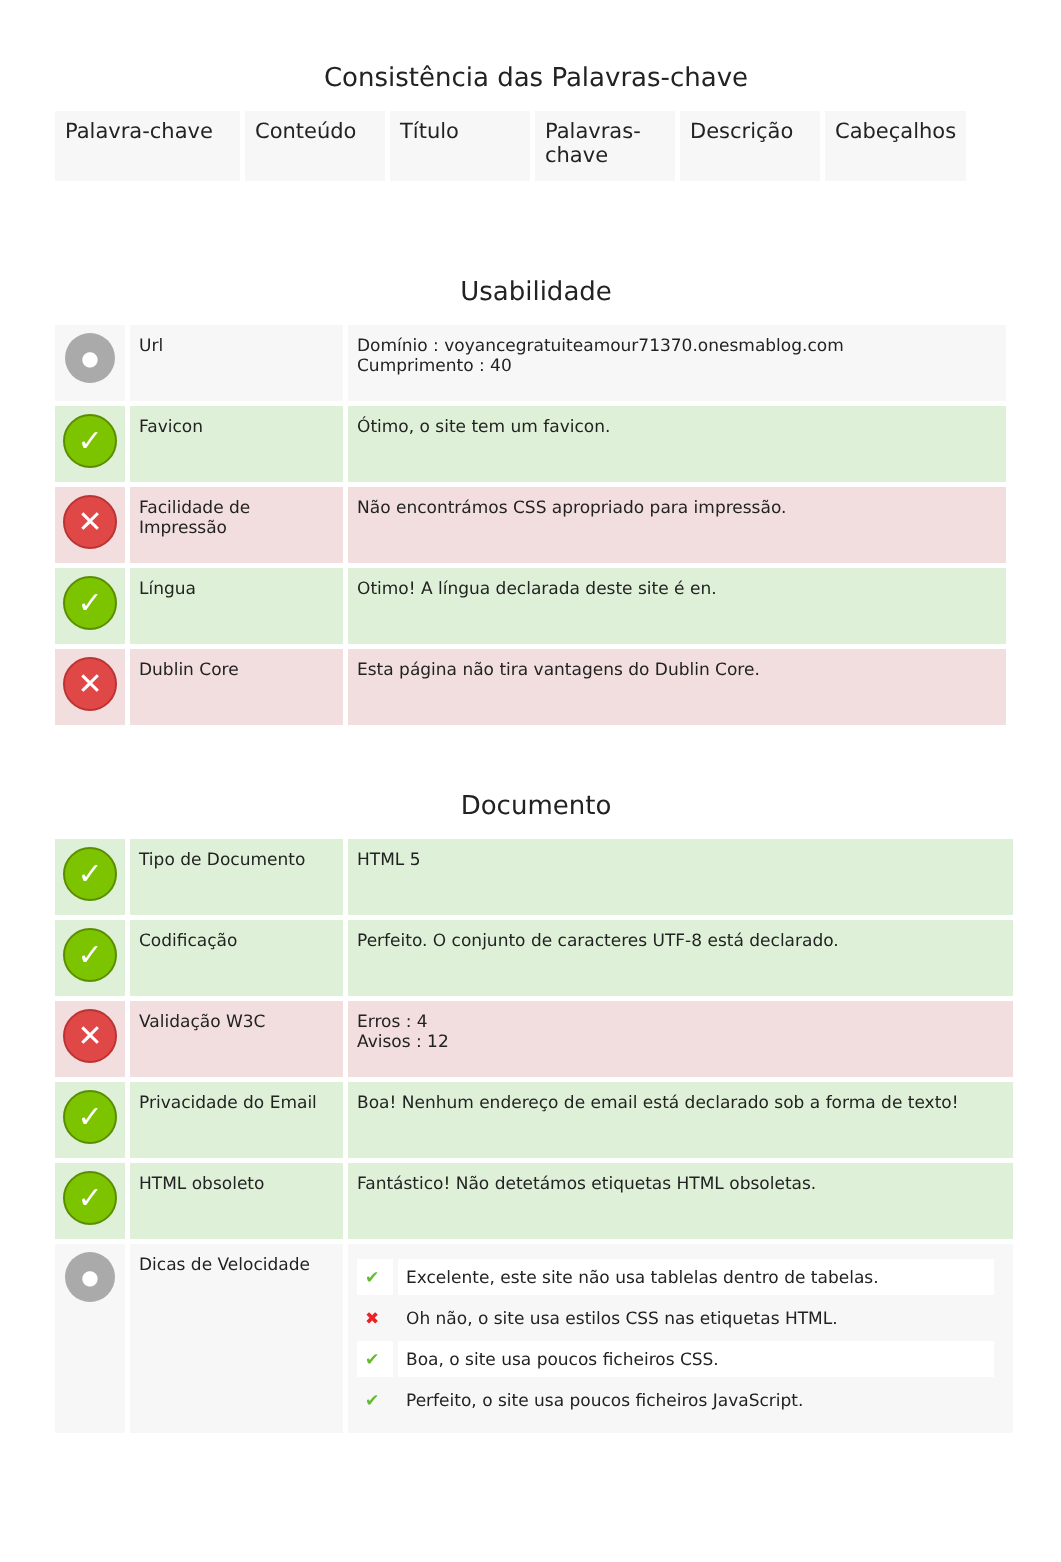Consistência das Palavras-chave
| Palavra-chave | Conteúdo | Título | Palavras-chave | Descrição | Cabeçalhos |
Usabilidade
| ● | Url | Domínio : voyancegratuiteamour71370.onesmablog.com Cumprimento : 40 |
| ✓ | Favicon | Ótimo, o site tem um favicon. |
| ✕ | Facilidade de Impressão | Não encontrámos CSS apropriado para impressão. |
| ✓ | Língua | Otimo! A língua declarada deste site é en. |
| ✕ | Dublin Core | Esta página não tira vantagens do Dublin Core. |
Documento
| ✓ | Tipo de Documento | HTML 5 |
| ✓ | Codificação | Perfeito. O conjunto de caracteres UTF-8 está declarado. |
| ✕ | Validação W3C | Erros : 4 Avisos : 12 |
| ✓ | Privacidade do Email | Boa! Nenhum endereço de email está declarado sob a forma de texto! |
| ✓ | HTML obsoleto | Fantástico! Não detetámos etiquetas HTML obsoletas. |
| ● | Dicas de Velocidade | / ✔ / Excelente, este site não usa tablelas dentro de tabelas. / / ✖ / Oh não, o site usa estilos CSS nas etiquetas HTML. / / ✔ / Boa, o site usa poucos ficheiros CSS. / / ✔ / Perfeito, o site usa poucos ficheiros JavaScript. / |